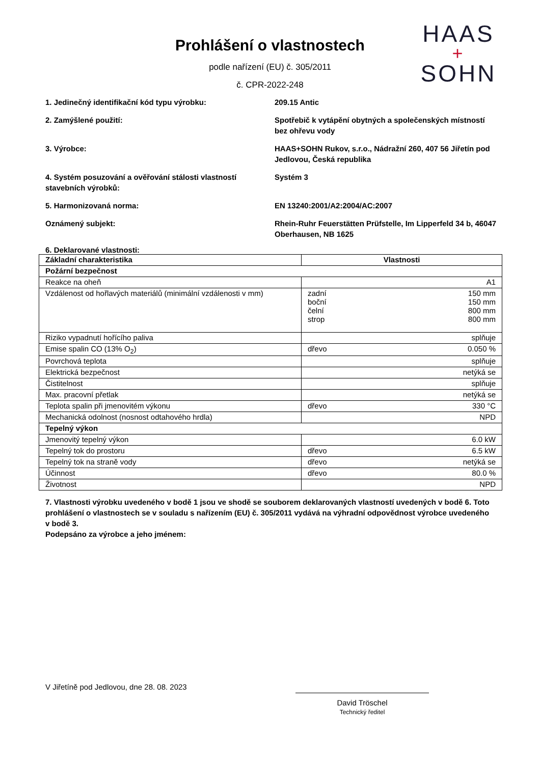Prohlášení o vlastnostech
podle nařízení (EU) č. 305/2011
č. CPR-2022-248
HAAS
+
SOHN
1. Jedinečný identifikační kód typu výrobku: 209.15 Antic
2. Zamýšlené použití: Spotřebič k vytápění obytných a společenských místností bez ohřevu vody
3. Výrobce: HAAS+SOHN Rukov, s.r.o., Nádražní 260, 407 56 Jiřetín pod Jedlovou, Česká republika
4. Systém posuzování a ověřování stálosti vlastností stavebních výrobků:
Systém 3
5. Harmonizovaná norma: EN 13240:2001/A2:2004/AC:2007
Oznámený subjekt: Rhein-Ruhr Feuerstätten Prüfstelle, Im Lipperfeld 34 b, 46047 Oberhausen, NB 1625
6. Deklarované vlastnosti:
| Základní charakteristika | Vlastnosti |
| --- | --- |
| Požární bezpečnost | |
| Reakce na oheň | A1 |
| Vzdálenost od hořlavých materiálů (minimální vzdálenosti v mm) | zadní 150 mm boční 150 mm čelní 800 mm strop 800 mm |
| Riziko vypadnutí hořícího paliva | splňuje |
| Emise spalin CO (13% O<sub>2</sub>) | dřevo 0.050 % |
| Povrchová teplota | splňuje |
| Elektrická bezpečnost | netýká se |
| Čistitelnost | splňuje |
| Max. pracovní přetlak | netýká se |
| Teplota spalin při jmenovitém výkonu | dřevo 330 °C |
| Mechanická odolnost (nosnost odtahového hrdla) | NPD |
| Tepelný výkon | |
| Jmenovitý tepelný výkon | 6.0 kW |
| Tepelný tok do prostoru | dřevo 6.5 kW |
| Tepelný tok na straně vody | dřevo netýká se |
| Účinnost | dřevo 80.0 % |
| Životnost | NPD |
7. Vlastnosti výrobku uvedeného v bodě 1 jsou ve shodě se souborem deklarovaných vlastností uvedených v bodě 6. Toto prohlášení o vlastnostech se v souladu s nařízením (EU) č. 305/2011 vydává na výhradní odpovědnost výrobce uvedeného v bodě 3.
Podepsáno za výrobce a jeho jménem:
V Jiřetíně pod Jedlovou, dne 28. 08. 2023
David Tröschel
Technický ředitel